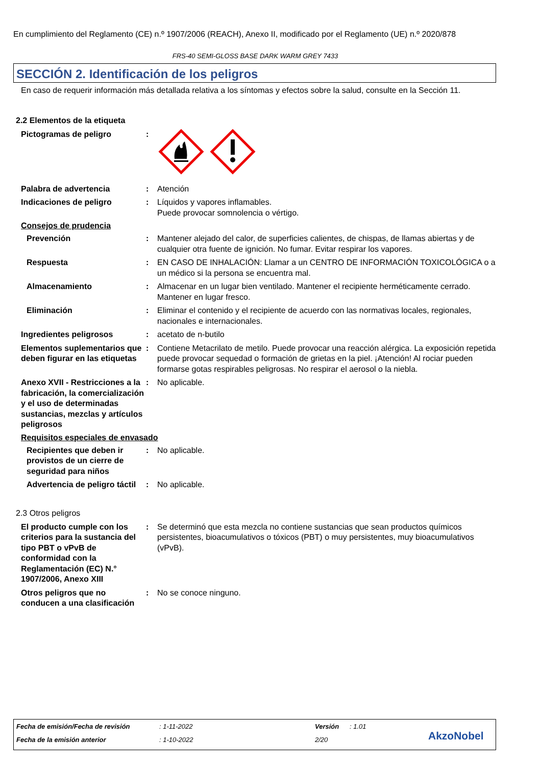En cumplimiento del Reglamento (CE) n.º 1907/2006 (REACH), Anexo II, modificado por el Reglamento (UE) n.º 2020/878
FRS-40 SEMI-GLOSS BASE DARK WARM GREY 7433
SECCIÓN 2. Identificación de los peligros
En caso de requerir información más detallada relativa a los síntomas y efectos sobre la salud, consulte en la Sección 11.
2.2 Elementos de la etiqueta
Pictogramas de peligro :
Palabra de advertencia : Atención
Indicaciones de peligro : Líquidos y vapores inflamables.
Puede provocar somnolencia o vértigo.
Consejos de prudencia
Prevención : Mantener alejado del calor, de superficies calientes, de chispas, de llamas abiertas y de cualquier otra fuente de ignición. No fumar. Evitar respirar los vapores.
Respuesta : EN CASO DE INHALACIÓN: Llamar a un CENTRO DE INFORMACIÓN TOXICOLÓGICA o a un médico si la persona se encuentra mal.
Almacenamiento : Almacenar en un lugar bien ventilado. Mantener el recipiente herméticamente cerrado. Mantener en lugar fresco.
Eliminación : Eliminar el contenido y el recipiente de acuerdo con las normativas locales, regionales, nacionales e internacionales.
Ingredientes peligrosos : acetato de n-butilo
Elementos suplementarios que deben figurar en las etiquetas
: Contiene Metacrilato de metilo. Puede provocar una reacción alérgica. La exposición repetida puede provocar sequedad o formación de grietas en la piel. ¡Atención! Al rociar pueden formarse gotas respirables peligrosas. No respirar el aerosol o la niebla.
Anexo XVII - Restricciones a la fabricación, la comercialización y el uso de determinadas sustancias, mezclas y artículos peligrosos
: No aplicable.
Requisitos especiales de envasado
Recipientes que deben ir provistos de un cierre de seguridad para niños
: No aplicable.
Advertencia de peligro táctil
: No aplicable.
2.3 Otros peligros
El producto cumple con los criterios para la sustancia del tipo PBT o vPvB de conformidad con la Reglamentación (EC) N.° 1907/2006, Anexo XIII
: Se determinó que esta mezcla no contiene sustancias que sean productos químicos persistentes, bioacumulativos o tóxicos (PBT) o muy persistentes, muy bioacumulativos (vPvB).
Otros peligros que no conducen a una clasificación
: No se conoce ninguno.
Fecha de emisión/Fecha de revisión
: 1-11-2022 Versión : 1.01
Fecha de la emisión anterior : 1-10-2022 2/20 AkzoNobel